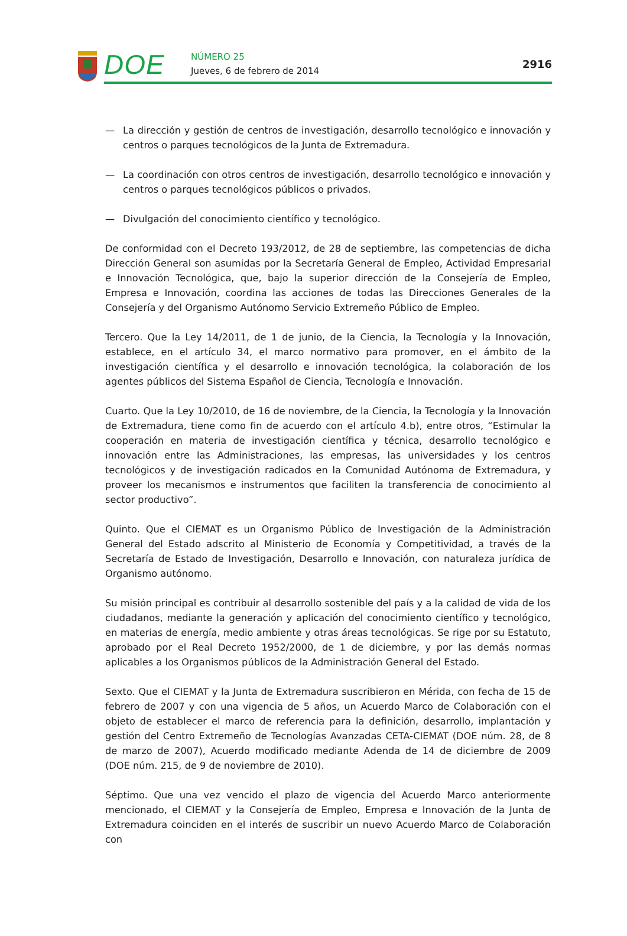DOE
NÚMERO 25
Jueves, 6 de febrero de 2014
2916
— La dirección y gestión de centros de investigación, desarrollo tecnológico e innovación y centros o parques tecnológicos de la Junta de Extremadura.
— La coordinación con otros centros de investigación, desarrollo tecnológico e innovación y centros o parques tecnológicos públicos o privados.
— Divulgación del conocimiento científico y tecnológico.
De conformidad con el Decreto 193/2012, de 28 de septiembre, las competencias de dicha Dirección General son asumidas por la Secretaría General de Empleo, Actividad Empresarial e Innovación Tecnológica, que, bajo la superior dirección de la Consejería de Empleo, Empresa e Innovación, coordina las acciones de todas las Direcciones Generales de la Consejería y del Organismo Autónomo Servicio Extremeño Público de Empleo.
Tercero. Que la Ley 14/2011, de 1 de junio, de la Ciencia, la Tecnología y la Innovación, establece, en el artículo 34, el marco normativo para promover, en el ámbito de la investigación científica y el desarrollo e innovación tecnológica, la colaboración de los agentes públicos del Sistema Español de Ciencia, Tecnología e Innovación.
Cuarto. Que la Ley 10/2010, de 16 de noviembre, de la Ciencia, la Tecnología y la Innovación de Extremadura, tiene como fin de acuerdo con el artículo 4.b), entre otros, “Estimular la cooperación en materia de investigación científica y técnica, desarrollo tecnológico e innovación entre las Administraciones, las empresas, las universidades y los centros tecnológicos y de investigación radicados en la Comunidad Autónoma de Extremadura, y proveer los mecanismos e instrumentos que faciliten la transferencia de conocimiento al sector productivo”.
Quinto. Que el CIEMAT es un Organismo Público de Investigación de la Administración General del Estado adscrito al Ministerio de Economía y Competitividad, a través de la Secretaría de Estado de Investigación, Desarrollo e Innovación, con naturaleza jurídica de Organismo autónomo.
Su misión principal es contribuir al desarrollo sostenible del país y a la calidad de vida de los ciudadanos, mediante la generación y aplicación del conocimiento científico y tecnológico, en materias de energía, medio ambiente y otras áreas tecnológicas. Se rige por su Estatuto, aprobado por el Real Decreto 1952/2000, de 1 de diciembre, y por las demás normas aplicables a los Organismos públicos de la Administración General del Estado.
Sexto. Que el CIEMAT y la Junta de Extremadura suscribieron en Mérida, con fecha de 15 de febrero de 2007 y con una vigencia de 5 años, un Acuerdo Marco de Colaboración con el objeto de establecer el marco de referencia para la definición, desarrollo, implantación y gestión del Centro Extremeño de Tecnologías Avanzadas CETA-CIEMAT (DOE núm. 28, de 8 de marzo de 2007), Acuerdo modificado mediante Adenda de 14 de diciembre de 2009 (DOE núm. 215, de 9 de noviembre de 2010).
Séptimo. Que una vez vencido el plazo de vigencia del Acuerdo Marco anteriormente mencionado, el CIEMAT y la Consejería de Empleo, Empresa e Innovación de la Junta de Extremadura coinciden en el interés de suscribir un nuevo Acuerdo Marco de Colaboración con